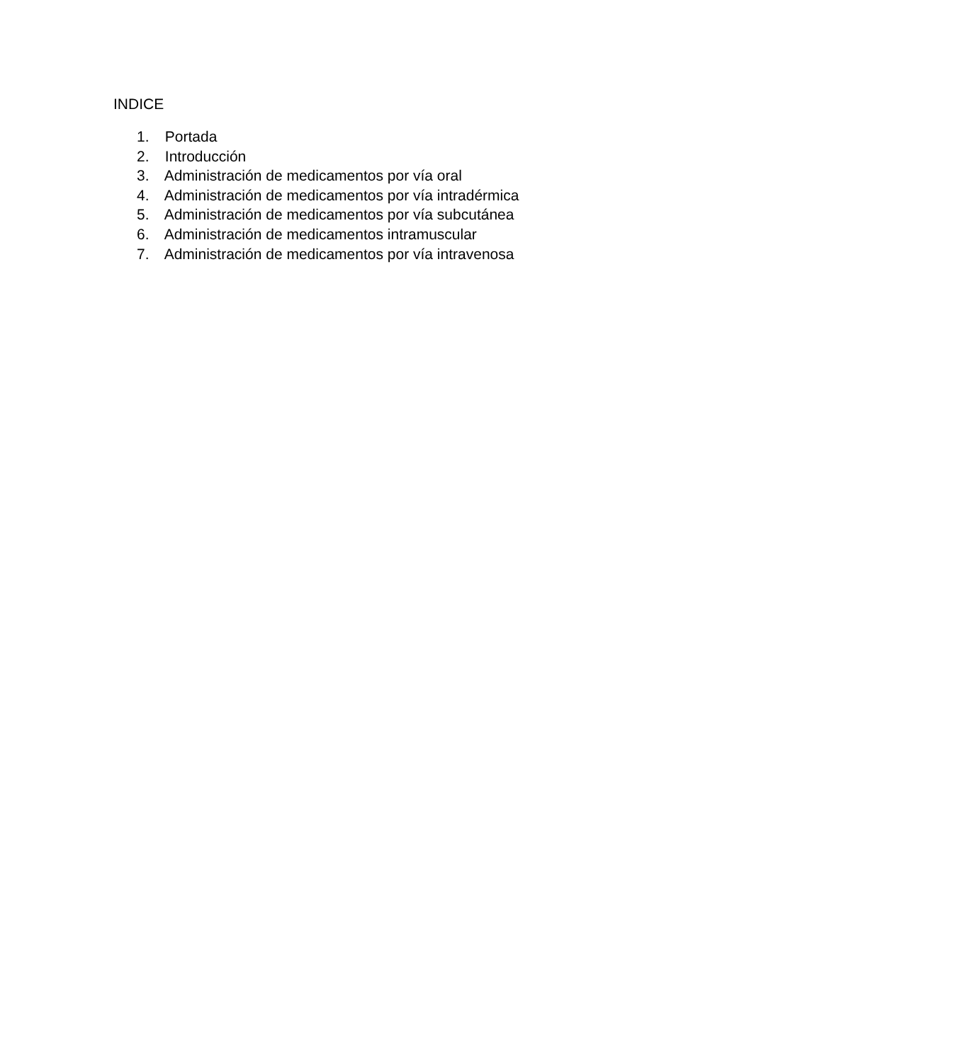INDICE
1. Portada
2. Introducción
3. Administración de medicamentos por vía oral
4. Administración de medicamentos por vía intradérmica
5. Administración de medicamentos por vía subcutánea
6. Administración de medicamentos intramuscular
7. Administración de medicamentos por vía intravenosa